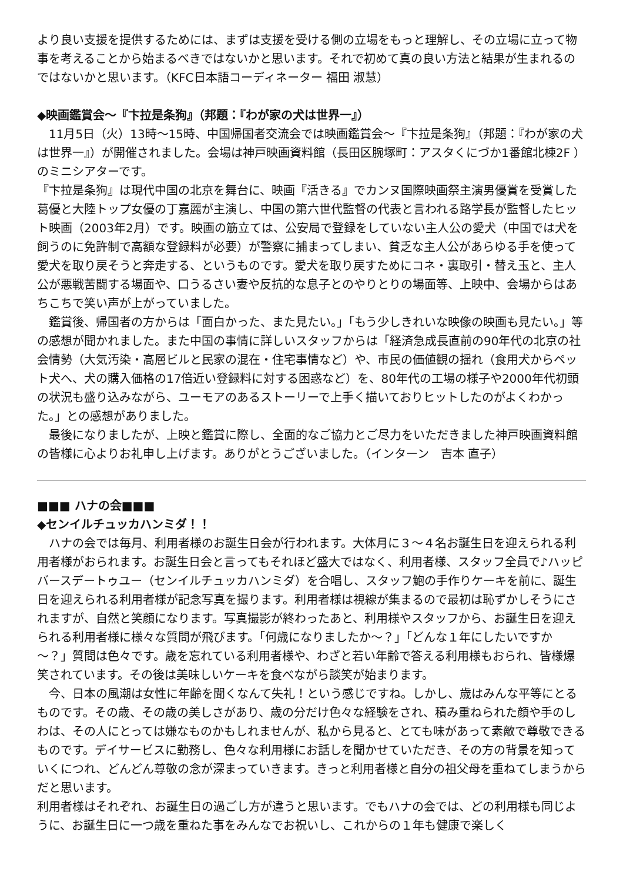より良い支援を提供するためには、まずは支援を受ける側の立場をもっと理解し、その立場に立って物事を考えることから始まるべきではないかと思います。それで初めて真の良い方法と結果が生まれるのではないかと思います。（KFC日本語コーディネーター 福田 淑慧）
◆映画鑑賞会～『卞拉是条狗』（邦題：『わが家の犬は世界一』）
　11月5日（火）13時～15時、中国帰国者交流会では映画鑑賞会～『卞拉是条狗』（邦題：『わが家の犬は世界一』）が開催されました。会場は神戸映画資料館（長田区腕塚町：アスタくにづか1番館北棟2F ）のミニシアターです。
『卞拉是条狗』は現代中国の北京を舞台に、映画『活きる』でカンヌ国際映画祭主演男優賞を受賞した葛優と大陸トップ女優の丁嘉麗が主演し、中国の第六世代監督の代表と言われる路学長が監督したヒット映画（2003年2月）です。映画の筋立ては、公安局で登録をしていない主人公の愛犬（中国では犬を飼うのに免許制で高額な登録料が必要）が警察に捕まってしまい、貧乏な主人公があらゆる手を使って愛犬を取り戻そうと奔走する、というものです。愛犬を取り戻すためにコネ・裏取引・替え玉と、主人公が悪戦苦闘する場面や、口うるさい妻や反抗的な息子とのやりとりの場面等、上映中、会場からはあちこちで笑い声が上がっていました。
　鑑賞後、帰国者の方からは「面白かった、また見たい。」「もう少しきれいな映像の映画も見たい。」等の感想が聞かれました。また中国の事情に詳しいスタッフからは「経済急成長直前の90年代の北京の社会情勢（大気汚染・高層ビルと民家の混在・住宅事情など）や、市民の価値観の揺れ（食用犬からペット犬へ、犬の購入価格の17倍近い登録料に対する困惑など）を、80年代の工場の様子や2000年代初頭の状況も盛り込みながら、ユーモアのあるストーリーで上手く描いておりヒットしたのがよくわかった。」との感想がありました。
　最後になりましたが、上映と鑑賞に際し、全面的なご協力とご尽力をいただきました神戸映画資料館の皆様に心よりお礼申し上げます。ありがとうございました。（インターン　吉本 直子）
■■■ ハナの会■■■
◆センイルチュッカハンミダ！！
　ハナの会では毎月、利用者様のお誕生日会が行われます。大体月に３～４名お誕生日を迎えられる利用者様がおられます。お誕生日会と言ってもそれほど盛大ではなく、利用者様、スタッフ全員で♪ハッピバースデートゥユー（センイルチュッカハンミダ）を合唱し、スタッフ鮑の手作りケーキを前に、誕生日を迎えられる利用者様が記念写真を撮ります。利用者様は視線が集まるので最初は恥ずかしそうにされますが、自然と笑顔になります。写真撮影が終わったあと、利用様やスタッフから、お誕生日を迎えられる利用者様に様々な質問が飛びます。「何歳になりましたか～？」「どんな１年にしたいですか～？」質問は色々です。歳を忘れている利用者様や、わざと若い年齢で答える利用様もおられ、皆様爆笑されています。その後は美味しいケーキを食べながら談笑が始まります。
　今、日本の風潮は女性に年齢を聞くなんて失礼！という感じですね。しかし、歳はみんな平等にとるものです。その歳、その歳の美しさがあり、歳の分だけ色々な経験をされ、積み重ねられた顔や手のしわは、その人にとっては嫌なものかもしれませんが、私から見ると、とても味があって素敵で尊敬できるものです。デイサービスに勤務し、色々な利用様にお話しを聞かせていただき、その方の背景を知っていくにつれ、どんどん尊敬の念が深まっていきます。きっと利用者様と自分の祖父母を重ねてしまうからだと思います。
利用者様はそれぞれ、お誕生日の過ごし方が違うと思います。でもハナの会では、どの利用様も同じように、お誕生日に一つ歳を重ねた事をみんなでお祝いし、これからの１年も健康で楽しく